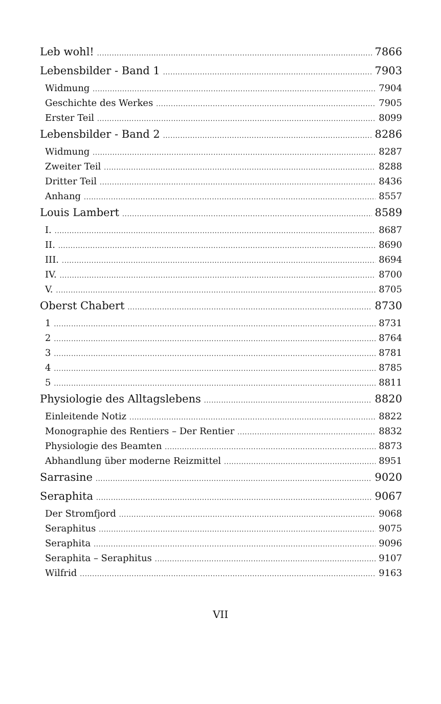Leb wohl! 7866
Lebensbilder - Band 1 7903
Widmung 7904
Geschichte des Werkes 7905
Erster Teil 8099
Lebensbilder - Band 2 8286
Widmung 8287
Zweiter Teil 8288
Dritter Teil 8436
Anhang 8557
Louis Lambert 8589
I. 8687
II. 8690
III. 8694
IV. 8700
V. 8705
Oberst Chabert 8730
1 8731
2 8764
3 8781
4 8785
5 8811
Physiologie des Alltagslebens 8820
Einleitende Notiz 8822
Monographie des Rentiers – Der Rentier 8832
Physiologie des Beamten 8873
Abhandlung über moderne Reizmittel 8951
Sarrasine 9020
Seraphita 9067
Der Stromfjord 9068
Seraphitus 9075
Seraphita 9096
Seraphita – Seraphitus 9107
Wilfrid 9163
VII